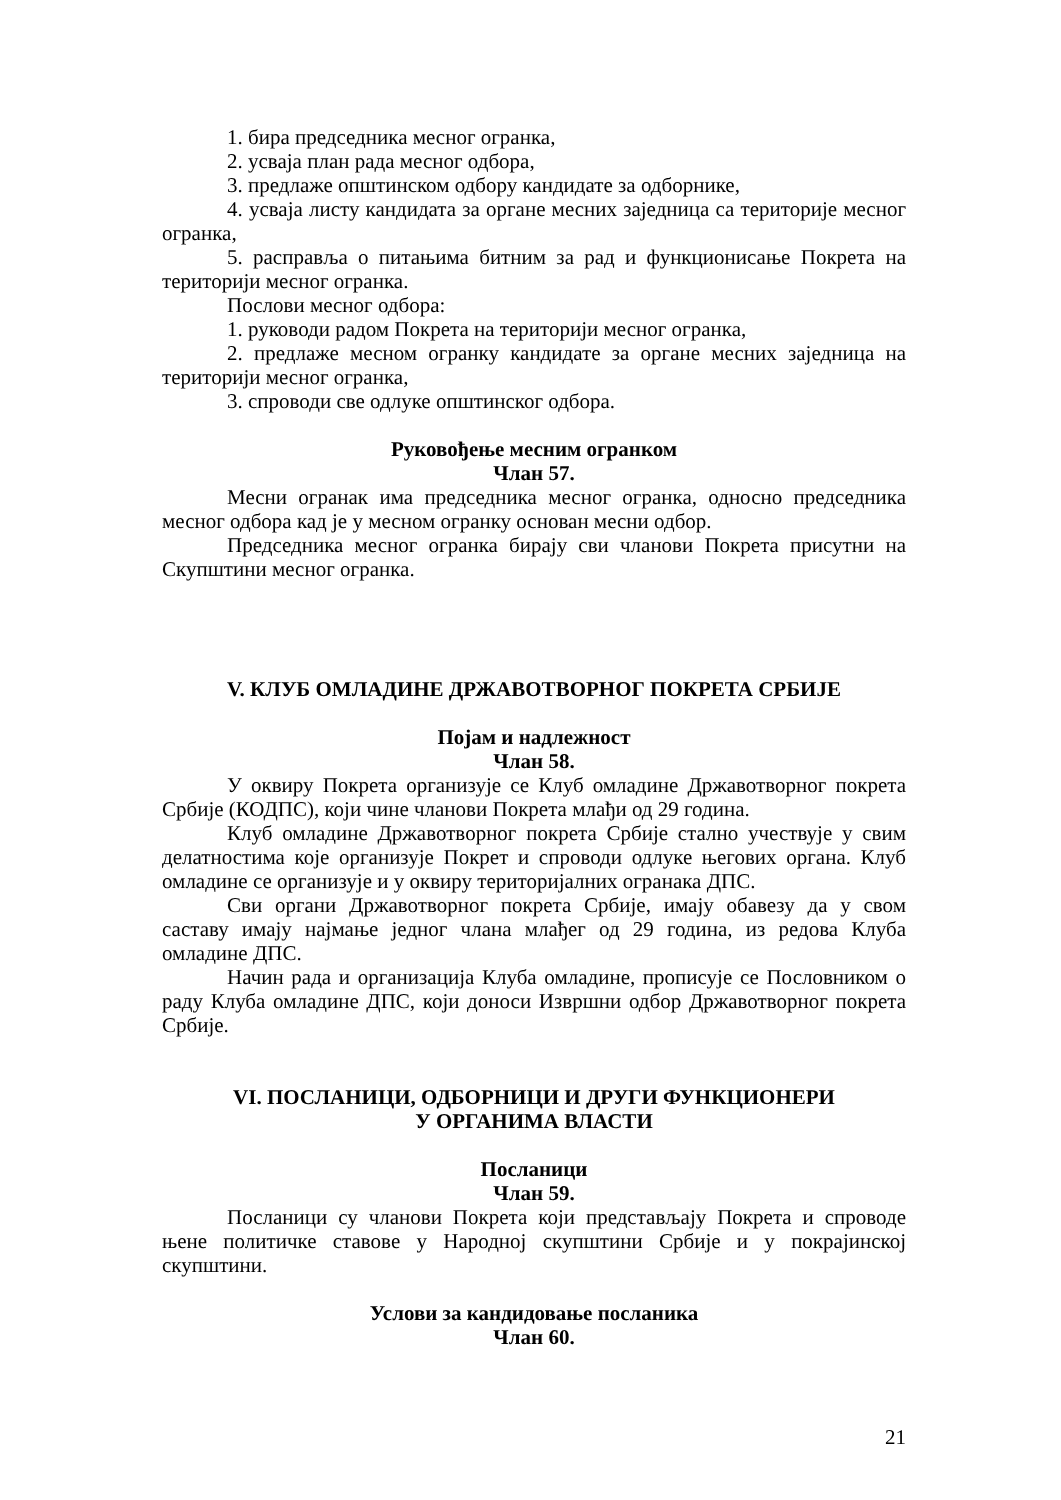1. бира председника месног огранка,
2. усваја план рада месног одбора,
3. предлаже општинском одбору кандидате за одборнике,
4. усваја листу кандидата за органе месних заједница са територије месног огранка,
5. расправља о питањима битним за рад и функционисање Покрета на територији месног огранка.
Послови месног одбора:
1. руководи радом Покрета на територији месног огранка,
2. предлаже месном огранку кандидате за органе месних заједница на територији месног огранка,
3. спроводи све одлуке општинског одбора.
Руковођење месним огранком
Члан 57.
Месни огранак има председника месног огранка, односно председника месног одбора кад је у месном огранку основан месни одбор.
Председника месног огранка бирају сви чланови Покрета присутни на Скупштини месног огранка.
V. КЛУБ ОМЛАДИНЕ ДРЖАВОТВОРНОГ ПОКРЕТА СРБИЈЕ
Појам и надлежност
Члан 58.
У оквиру Покрета организује се Клуб омладине Државотворног покрета Србије (КОДПС), који чине чланови Покрета млађи од 29 година.
Клуб омладине Државотворног покрета Србије стално учествује у свим делатностима које организује Покрет и спроводи одлуке његових органа. Клуб омладине се организује и у оквиру територијалних огранака ДПС.
Сви органи Државотворног покрета Србије, имају обавезу да у свом саставу имају најмање једног члана млађег од 29 година, из редова Клуба омладине ДПС.
Начин рада и организација Клуба омладине, прописује се Пословником о раду Клуба омладине ДПС, који доноси Извршни одбор Државотворног покрета Србије.
VI. ПОСЛАНИЦИ, ОДБОРНИЦИ И ДРУГИ ФУНКЦИОНЕРИ
У ОРГАНИМА ВЛАСТИ
Посланици
Члан 59.
Посланици су чланови Покрета који представљају Покрета и спроводе њене политичке ставове у Народној скупштини Србије и у покрајинској скупштини.
Услови за кандидовање посланика
Члан 60.
21